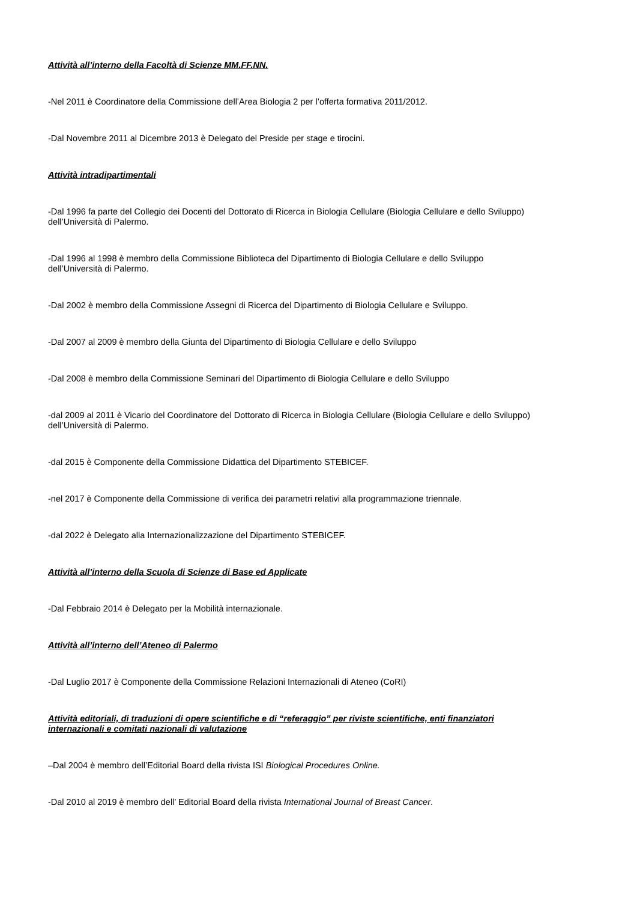Attività all’interno della Facoltà di Scienze MM.FF.NN.
-Nel 2011 è Coordinatore della Commissione dell’Area Biologia 2 per l’offerta formativa 2011/2012.
-Dal Novembre 2011 al Dicembre 2013 è Delegato del Preside per stage e tirocini.
Attività intradipartimentali
-Dal 1996 fa parte del Collegio dei Docenti del Dottorato di Ricerca in Biologia Cellulare (Biologia Cellulare e dello Sviluppo)
dell’Università di Palermo.
-Dal 1996 al 1998 è membro della Commissione Biblioteca del Dipartimento di Biologia Cellulare e dello Sviluppo
dell’Università di Palermo.
-Dal 2002 è membro della Commissione Assegni di Ricerca del Dipartimento di Biologia Cellulare e Sviluppo.
-Dal 2007 al 2009 è membro della Giunta del Dipartimento di Biologia Cellulare e dello Sviluppo
-Dal 2008 è membro della Commissione Seminari del Dipartimento di Biologia Cellulare e dello Sviluppo
-dal 2009 al 2011 è Vicario del Coordinatore del Dottorato di Ricerca in Biologia Cellulare (Biologia Cellulare e dello Sviluppo)
dell’Università di Palermo.
-dal 2015 è Componente della Commissione Didattica del Dipartimento STEBICEF.
-nel 2017 è Componente della Commissione di verifica dei parametri relativi alla programmazione triennale.
-dal 2022 è Delegato alla Internazionalizzazione del Dipartimento STEBICEF.
Attività all’interno della Scuola di Scienze di Base ed Applicate
-Dal Febbraio 2014 è Delegato per la Mobilità internazionale.
Attività all’interno dell’Ateneo di Palermo
-Dal Luglio 2017 è Componente della Commissione Relazioni Internazionali di Ateneo (CoRI)
Attività editoriali, di traduzioni di opere scientifiche e di “referaggio” per riviste scientifiche, enti finanziatori
internazionali e comitati nazionali di valutazione
–Dal 2004 è membro dell’Editorial Board della rivista ISI Biological Procedures Online.
-Dal 2010 al 2019 è membro dell’ Editorial Board della rivista International Journal of Breast Cancer.